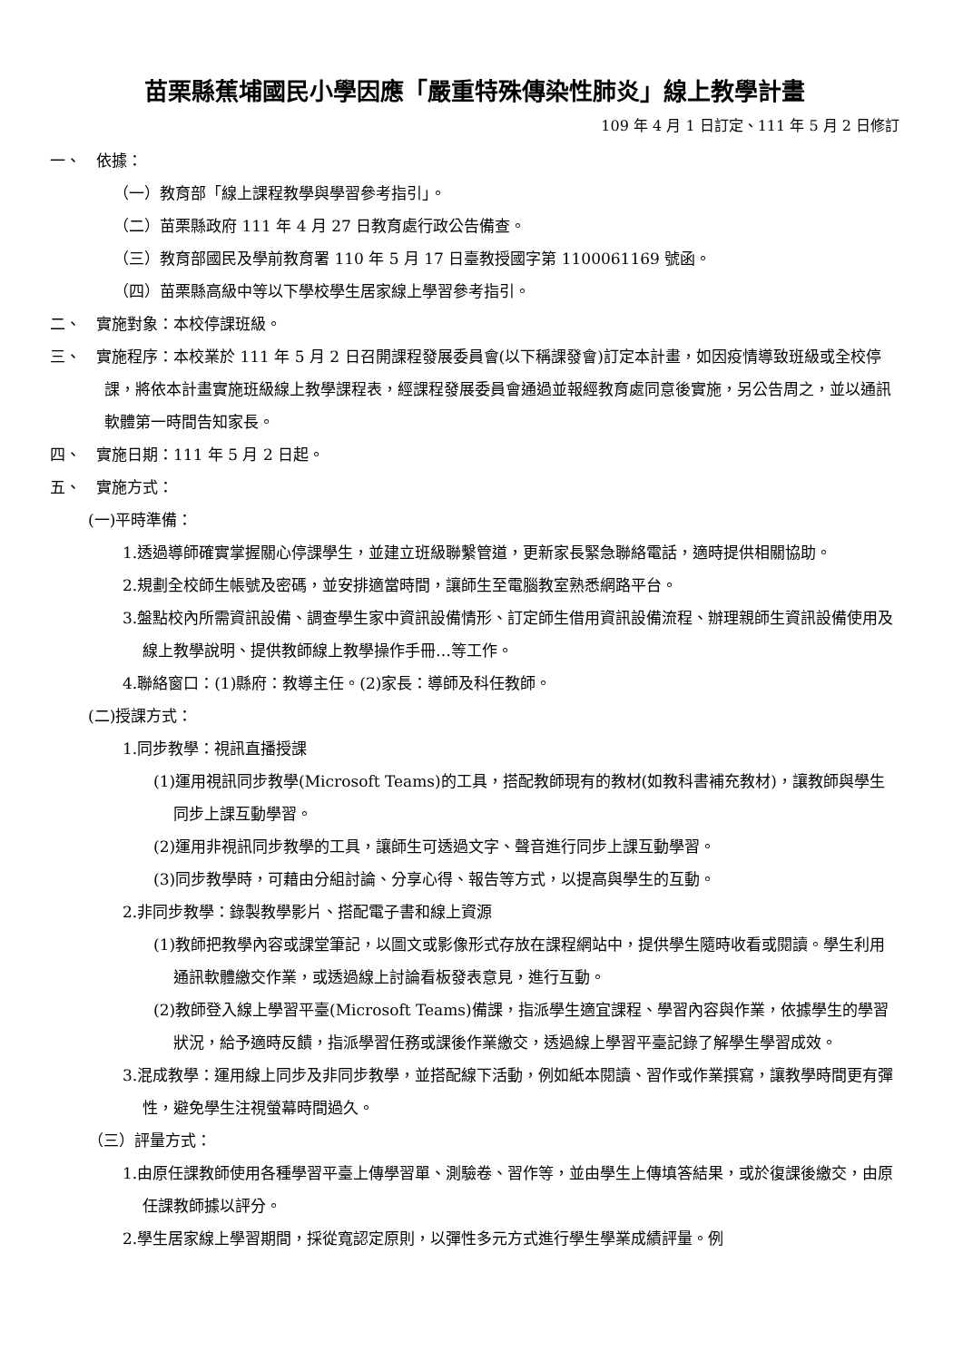苗栗縣蕉埔國民小學因應「嚴重特殊傳染性肺炎」線上教學計畫
109 年 4 月 1 日訂定、111 年 5 月 2 日修訂
一、　依據：
（一）教育部「線上課程教學與學習參考指引」。
（二）苗栗縣政府 111 年 4 月 27 日教育處行政公告備查。
（三）教育部國民及學前教育署 110 年 5 月 17 日臺教授國字第 1100061169 號函。
（四）苗栗縣高級中等以下學校學生居家線上學習參考指引。
二、　實施對象：本校停課班級。
三、　實施程序：本校業於 111 年 5 月 2 日召開課程發展委員會(以下稱課發會)訂定本計畫，如因疫情導致班級或全校停課，將依本計畫實施班級線上教學課程表，經課程發展委員會通過並報經教育處同意後實施，另公告周之，並以通訊軟體第一時間告知家長。
四、　實施日期：111 年 5 月 2 日起。
五、　實施方式：
(一)平時準備：
1.透過導師確實掌握關心停課學生，並建立班級聯繫管道，更新家長緊急聯絡電話，適時提供相關協助。
2.規劃全校師生帳號及密碼，並安排適當時間，讓師生至電腦教室熟悉網路平台。
3.盤點校內所需資訊設備、調查學生家中資訊設備情形、訂定師生借用資訊設備流程、辦理親師生資訊設備使用及線上教學說明、提供教師線上教學操作手冊…等工作。
4.聯絡窗口：(1)縣府：教導主任。(2)家長：導師及科任教師。
(二)授課方式：
1.同步教學：視訊直播授課
(1)運用視訊同步教學(Microsoft Teams)的工具，搭配教師現有的教材(如教科書補充教材)，讓教師與學生同步上課互動學習。
(2)運用非視訊同步教學的工具，讓師生可透過文字、聲音進行同步上課互動學習。
(3)同步教學時，可藉由分組討論、分享心得、報告等方式，以提高與學生的互動。
2.非同步教學：錄製教學影片、搭配電子書和線上資源
(1)教師把教學內容或課堂筆記，以圖文或影像形式存放在課程網站中，提供學生隨時收看或閱讀。學生利用通訊軟體繳交作業，或透過線上討論看板發表意見，進行互動。
(2)教師登入線上學習平臺(Microsoft Teams)備課，指派學生適宜課程、學習內容與作業，依據學生的學習狀況，給予適時反饋，指派學習任務或課後作業繳交，透過線上學習平臺記錄了解學生學習成效。
3.混成教學：運用線上同步及非同步教學，並搭配線下活動，例如紙本閱讀、習作或作業撰寫，讓教學時間更有彈性，避免學生注視螢幕時間過久。
（三）評量方式：
1.由原任課教師使用各種學習平臺上傳學習單、測驗卷、習作等，並由學生上傳填答結果，或於復課後繳交，由原任課教師據以評分。
2.學生居家線上學習期間，採從寬認定原則，以彈性多元方式進行學生學業成績評量。例